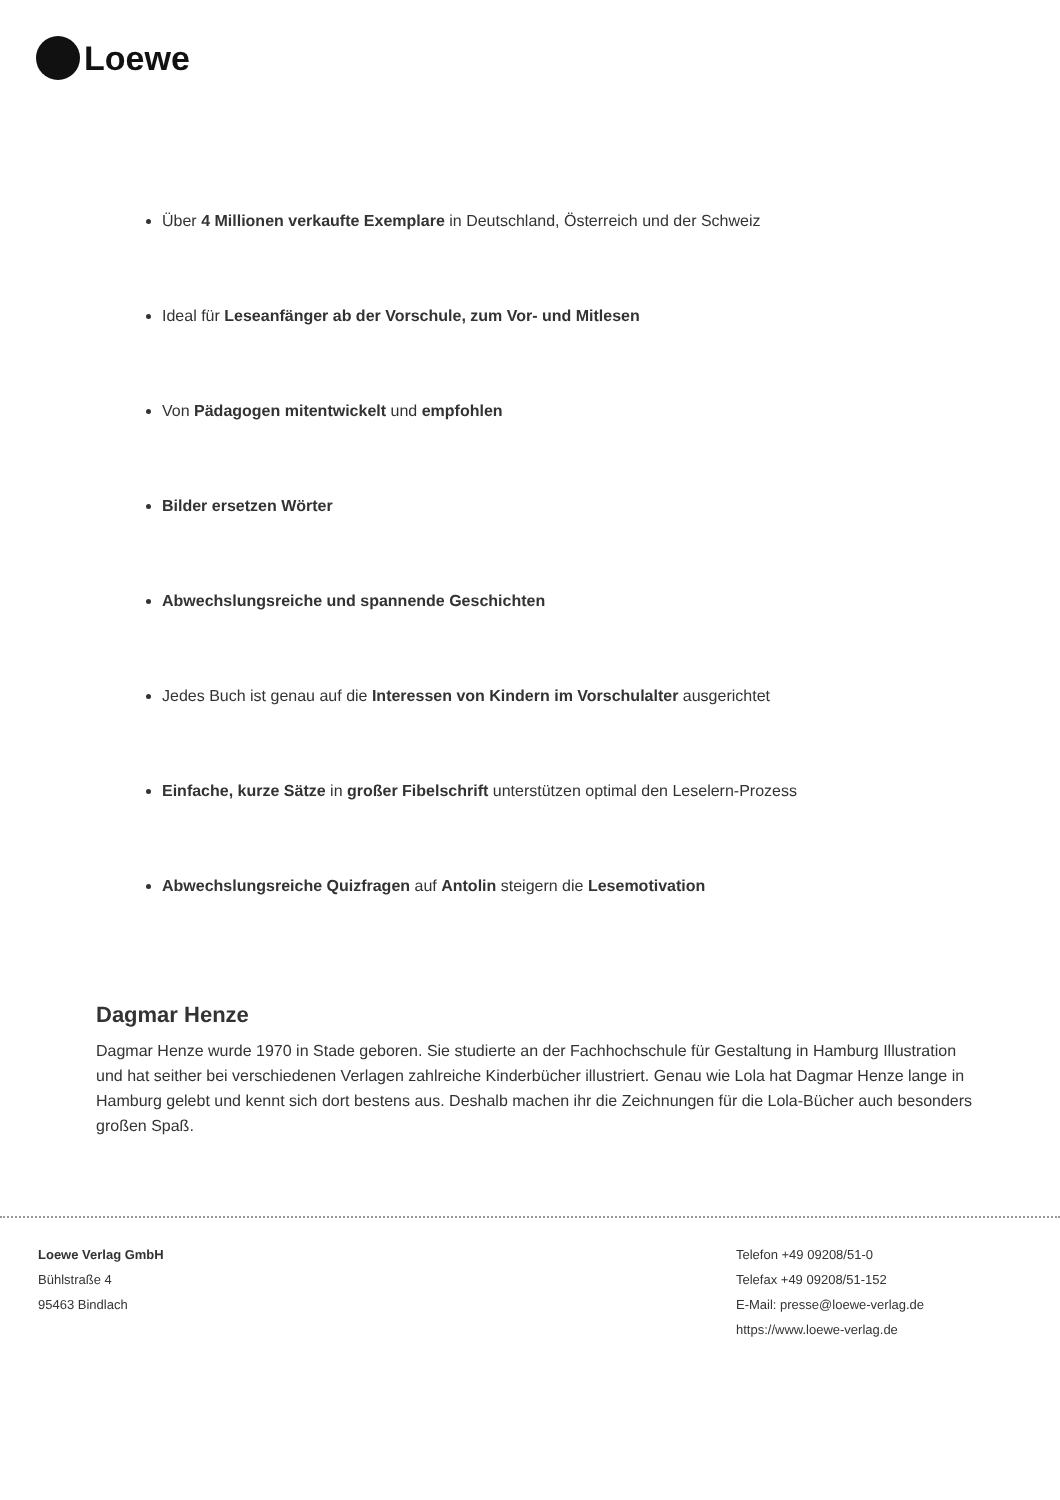Loewe
Über 4 Millionen verkaufte Exemplare in Deutschland, Österreich und der Schweiz
Ideal für Leseanfänger ab der Vorschule, zum Vor- und Mitlesen
Von Pädagogen mitentwickelt und empfohlen
Bilder ersetzen Wörter
Abwechslungsreiche und spannende Geschichten
Jedes Buch ist genau auf die Interessen von Kindern im Vorschulalter ausgerichtet
Einfache, kurze Sätze in großer Fibelschrift unterstützen optimal den Leselern-Prozess
Abwechslungsreiche Quizfragen auf Antolin steigern die Lesemotivation
Dagmar Henze
Dagmar Henze wurde 1970 in Stade geboren. Sie studierte an der Fachhochschule für Gestaltung in Hamburg Illustration und hat seither bei verschiedenen Verlagen zahlreiche Kinderbücher illustriert. Genau wie Lola hat Dagmar Henze lange in Hamburg gelebt und kennt sich dort bestens aus. Deshalb machen ihr die Zeichnungen für die Lola-Bücher auch besonders großen Spaß.
Loewe Verlag GmbH
Bühlstraße 4
95463 Bindlach
Telefon +49 09208/51-0
Telefax +49 09208/51-152
E-Mail: presse@loewe-verlag.de
https://www.loewe-verlag.de